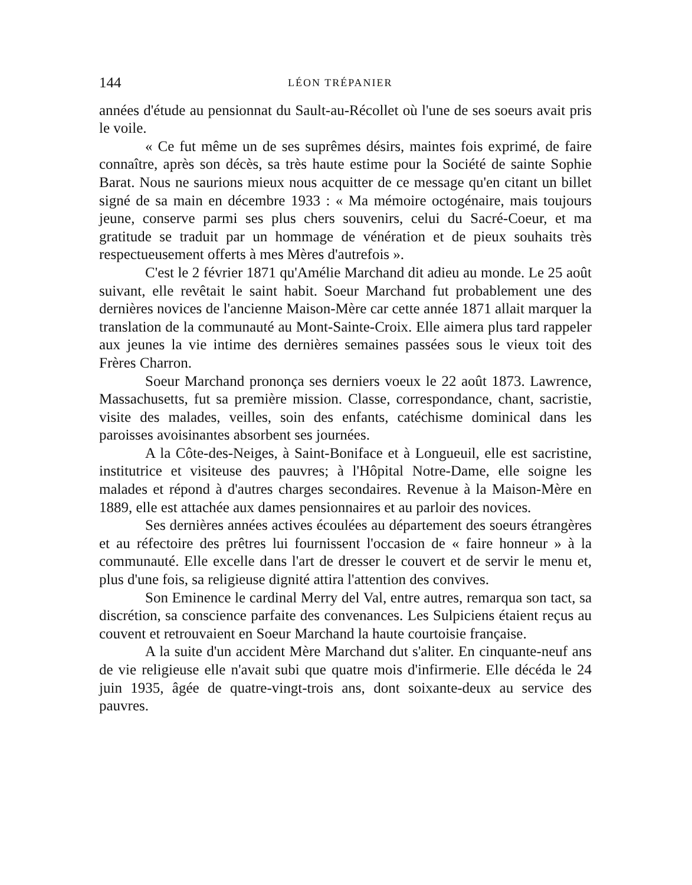144 LÉON TRÉPANIER
années d'étude au pensionnat du Sault-au-Récollet où l'une de ses soeurs avait pris le voile.
« Ce fut même un de ses suprêmes désirs, maintes fois exprimé, de faire connaître, après son décès, sa très haute estime pour la Société de sainte Sophie Barat. Nous ne saurions mieux nous acquitter de ce message qu'en citant un billet signé de sa main en décembre 1933 : « Ma mémoire octogénaire, mais toujours jeune, conserve parmi ses plus chers souvenirs, celui du Sacré-Coeur, et ma gratitude se traduit par un hommage de vénération et de pieux souhaits très respectueusement offerts à mes Mères d'autrefois ».
C'est le 2 février 1871 qu'Amélie Marchand dit adieu au monde. Le 25 août suivant, elle revêtait le saint habit. Soeur Marchand fut probablement une des dernières novices de l'ancienne Maison-Mère car cette année 1871 allait marquer la translation de la communauté au Mont-Sainte-Croix. Elle aimera plus tard rappeler aux jeunes la vie intime des dernières semaines passées sous le vieux toit des Frères Charron.
Soeur Marchand prononça ses derniers voeux le 22 août 1873. Lawrence, Massachusetts, fut sa première mission. Classe, correspondance, chant, sacristie, visite des malades, veilles, soin des enfants, catéchisme dominical dans les paroisses avoisinantes absorbent ses journées.
A la Côte-des-Neiges, à Saint-Boniface et à Longueuil, elle est sacristine, institutrice et visiteuse des pauvres; à l'Hôpital Notre-Dame, elle soigne les malades et répond à d'autres charges secondaires. Revenue à la Maison-Mère en 1889, elle est attachée aux dames pensionnaires et au parloir des novices.
Ses dernières années actives écoulées au département des soeurs étrangères et au réfectoire des prêtres lui fournissent l'occasion de « faire honneur » à la communauté. Elle excelle dans l'art de dresser le couvert et de servir le menu et, plus d'une fois, sa religieuse dignité attira l'attention des convives.
Son Eminence le cardinal Merry del Val, entre autres, remarqua son tact, sa discrétion, sa conscience parfaite des convenances. Les Sulpiciens étaient reçus au couvent et retrouvaient en Soeur Marchand la haute courtoisie française.
A la suite d'un accident Mère Marchand dut s'aliter. En cinquante-neuf ans de vie religieuse elle n'avait subi que quatre mois d'infirmerie. Elle décéda le 24 juin 1935, âgée de quatre-vingt-trois ans, dont soixante-deux au service des pauvres.